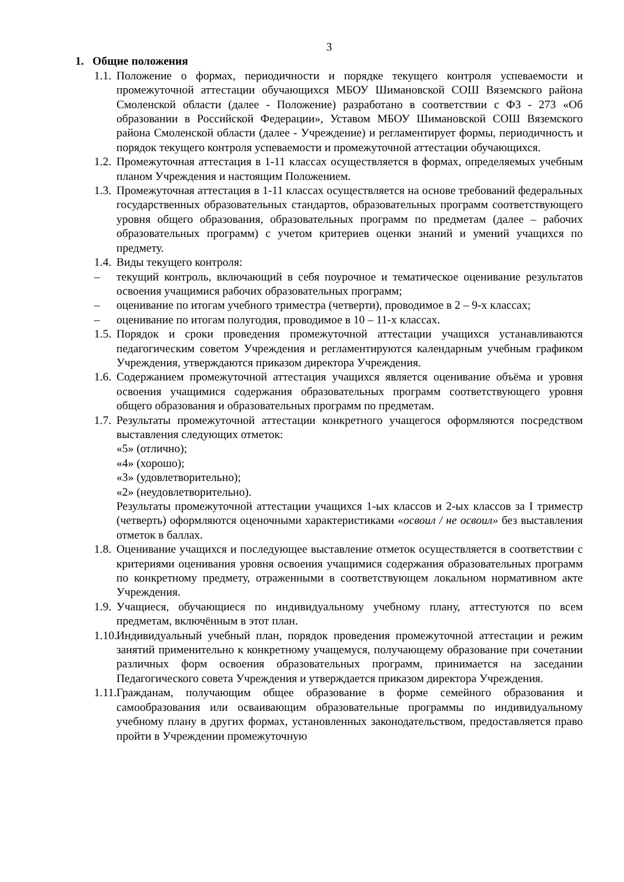3
1. Общие положения
1.1.
Положение о формах, периодичности и порядке текущего контроля успеваемости и промежуточной аттестации обучающихся МБОУ Шимановской СОШ Вяземского района Смоленской области (далее - Положение) разработано в соответствии с ФЗ - 273 «Об образовании в Российской Федерации», Уставом МБОУ Шимановской СОШ Вяземского района Смоленской области (далее - Учреждение) и регламентирует формы, периодичность и порядок текущего контроля успеваемости и промежуточной аттестации обучающихся.
1.2.
Промежуточная аттестация в 1-11 классах осуществляется в формах, определяемых учебным планом Учреждения и настоящим Положением.
1.3.
Промежуточная аттестация в 1-11 классах осуществляется на основе требований федеральных государственных образовательных стандартов, образовательных программ соответствующего уровня общего образования, образовательных программ по предметам (далее – рабочих образовательных программ) с учетом критериев оценки знаний и умений учащихся по предмету.
1.4.
Виды текущего контроля:
– текущий контроль, включающий в себя поурочное и тематическое оценивание результатов освоения учащимися рабочих образовательных программ;
– оценивание по итогам учебного триместра (четверти), проводимое в 2 – 9-х классах;
– оценивание по итогам полугодия, проводимое в 10 – 11-х классах.
1.5.
Порядок и сроки проведения промежуточной аттестации учащихся устанавливаются педагогическим советом Учреждения и регламентируются календарным учебным графиком Учреждения, утверждаются приказом директора Учреждения.
1.6.
Содержанием промежуточной аттестация учащихся является оценивание объёма и уровня освоения учащимися содержания образовательных программ соответствующего уровня общего образования и образовательных программ по предметам.
1.7.
Результаты промежуточной аттестации конкретного учащегося оформляются посредством выставления следующих отметок:
«5» (отлично);
«4» (хорошо);
«3» (удовлетворительно);
«2» (неудовлетворительно).
Результаты промежуточной аттестации учащихся 1-ых классов и 2-ых классов за I триместр (четверть) оформляются оценочными характеристиками «освоил / не освоил» без выставления отметок в баллах.
1.8.
Оценивание учащихся и последующее выставление отметок осуществляется в соответствии с критериями оценивания уровня освоения учащимися содержания образовательных программ по конкретному предмету, отраженными в соответствующем локальном нормативном акте Учреждения.
1.9.
Учащиеся, обучающиеся по индивидуальному учебному плану, аттестуются по всем предметам, включённым в этот план.
1.10.
Индивидуальный учебный план, порядок проведения промежуточной аттестации и режим занятий применительно к конкретному учащемуся, получающему образование при сочетании различных форм освоения образовательных программ, принимается на заседании Педагогического совета Учреждения и утверждается приказом директора Учреждения.
1.11.
Гражданам, получающим общее образование в форме семейного образования и самообразования или осваивающим образовательные программы по индивидуальному учебному плану в других формах, установленных законодательством, предоставляется право пройти в Учреждении промежуточную